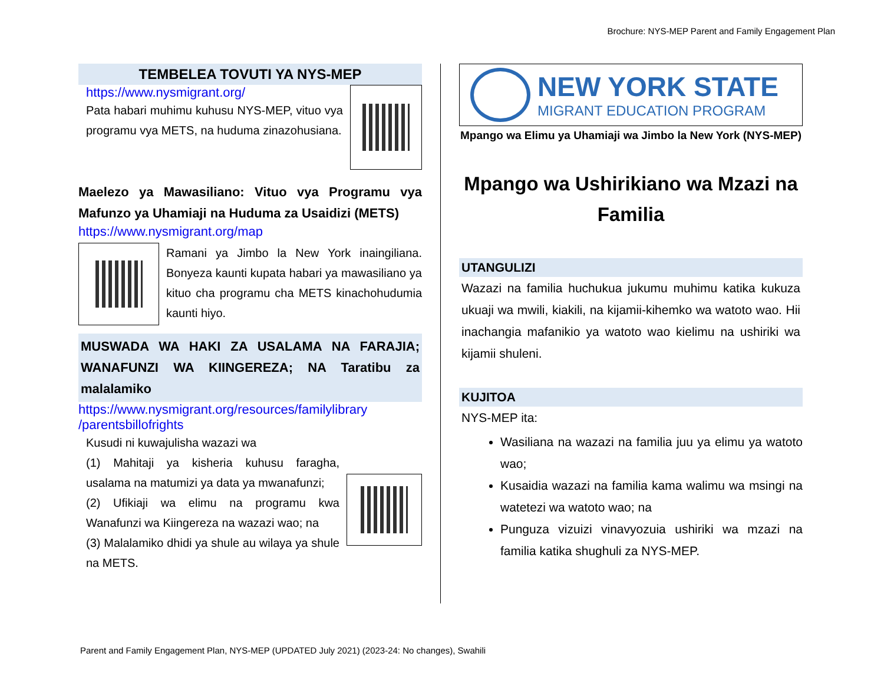Brochure: NYS-MEP Parent and Family Engagement Plan
TEMBELEA TOVUTI YA NYS-MEP
https://www.nysmigrant.org/
Pata habari muhimu kuhusu NYS-MEP, vituo vya programu vya METS, na huduma zinazohusiana.
Maelezo ya Mawasiliano: Vituo vya Programu vya Mafunzo ya Uhamiaji na Huduma za Usaidizi (METS)
https://www.nysmigrant.org/map
Ramani ya Jimbo la New York inaingiliana. Bonyeza kaunti kupata habari ya mawasiliano ya kituo cha programu cha METS kinachohudumia kaunti hiyo.
MUSWADA WA HAKI ZA USALAMA NA FARAJIA; WANAFUNZI WA KIINGEREZA; NA Taratibu za malalamiko
https://www.nysmigrant.org/resources/familylibrary /parentsbillofrights
Kusudi ni kuwajulisha wazazi wa
(1) Mahitaji ya kisheria kuhusu faragha, usalama na matumizi ya data ya mwanafunzi;
(2) Ufikiaji wa elimu na programu kwa Wanafunzi wa Kiingereza na wazazi wao; na
(3) Malalamiko dhidi ya shule au wilaya ya shule na METS.
NEW YORK STATE
MIGRANT EDUCATION PROGRAM
Mpango wa Elimu ya Uhamiaji wa Jimbo la New York (NYS-MEP)
Mpango wa Ushirikiano wa Mzazi na Familia
UTANGULIZI
Wazazi na familia huchukua jukumu muhimu katika kukuza ukuaji wa mwili, kiakili, na kijamii-kihemko wa watoto wao. Hii inachangia mafanikio ya watoto wao kielimu na ushiriki wa kijamii shuleni.
KUJITOA
NYS-MEP ita:
Wasiliana na wazazi na familia juu ya elimu ya watoto wao;
Kusaidia wazazi na familia kama walimu wa msingi na watetezi wa watoto wao; na
Punguza vizuizi vinavyozuia ushiriki wa mzazi na familia katika shughuli za NYS-MEP.
Parent and Family Engagement Plan, NYS-MEP (UPDATED July 2021) (2023-24: No changes), Swahili